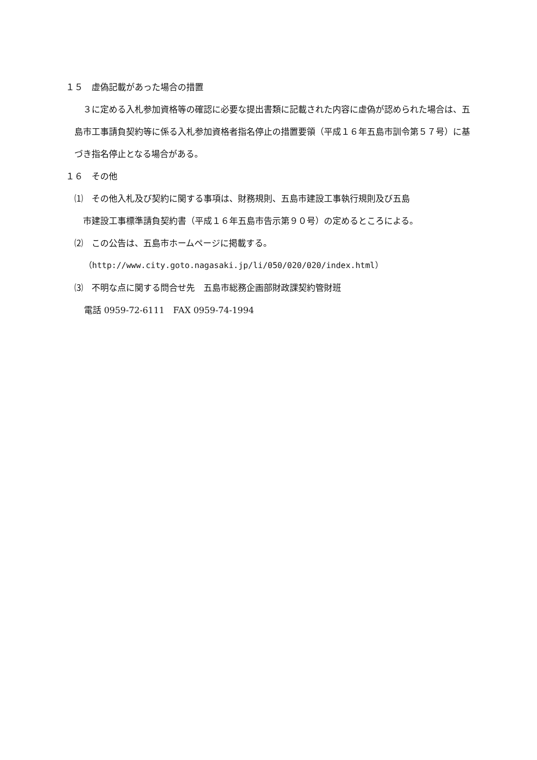１５　虚偽記載があった場合の措置
　３に定める入札参加資格等の確認に必要な提出書類に記載された内容に虚偽が認められた場合は、五島市工事請負契約等に係る入札参加資格者指名停止の措置要領（平成１６年五島市訓令第５７号）に基づき指名停止となる場合がある。
１６　その他
⑴　その他入札及び契約に関する事項は、財務規則、五島市建設工事執行規則及び五島
　市建設工事標準請負契約書（平成１６年五島市告示第９０号）の定めるところによる。
⑵　この公告は、五島市ホームページに掲載する。
（http://www.city.goto.nagasaki.jp/li/050/020/020/index.html）
⑶　不明な点に関する問合せ先　五島市総務企画部財政課契約管財班
電話 0959-72-6111　FAX 0959-74-1994